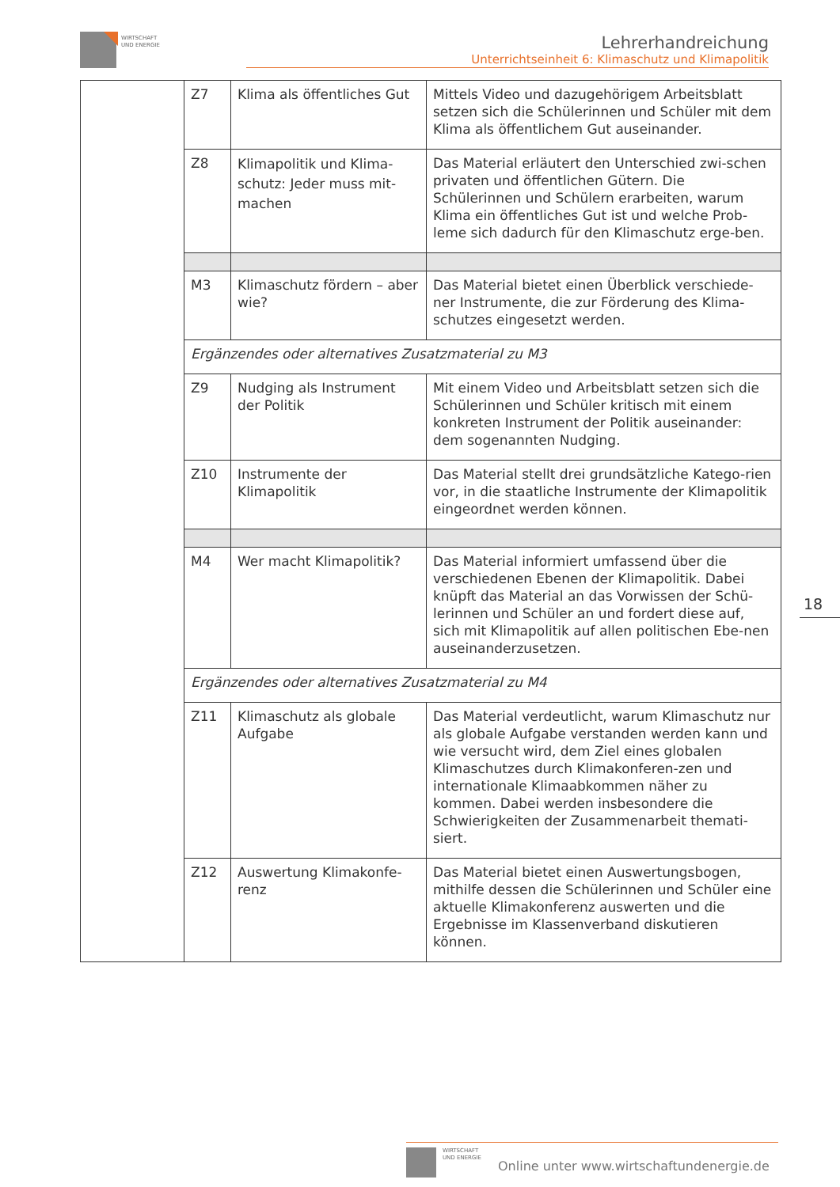WIRTSCHAFT
UND ENERGIE
Lehrerhandreichung
Unterrichtseinheit 6: Klimaschutz und Klimapolitik
| | Z7 | Klima als öffentliches Gut | Mittels Video und dazugehörigem Arbeitsblatt setzen sich die Schülerinnen und Schüler mit dem Klima als öffentlichem Gut auseinander. |
| | Z8 | Klimapolitik und Klima-schutz: Jeder muss mit-machen | Das Material erläutert den Unterschied zwi-schen privaten und öffentlichen Gütern. Die Schülerinnen und Schülern erarbeiten, warum Klima ein öffentliches Gut ist und welche Prob-leme sich dadurch für den Klimaschutz erge-ben. |
| | M3 | Klimaschutz fördern – aber wie? | Das Material bietet einen Überblick verschiede-ner Instrumente, die zur Förderung des Klima-schutzes eingesetzt werden. |
| | Ergänzendes oder alternatives Zusatzmaterial zu M3 | | |
| | Z9 | Nudging als Instrument der Politik | Mit einem Video und Arbeitsblatt setzen sich die Schülerinnen und Schüler kritisch mit einem konkreten Instrument der Politik auseinander: dem sogenannten Nudging. |
| | Z10 | Instrumente der Klimapolitik | Das Material stellt drei grundsätzliche Katego-rien vor, in die staatliche Instrumente der Klimapolitik eingeordnet werden können. |
| | M4 | Wer macht Klimapolitik? | Das Material informiert umfassend über die verschiedenen Ebenen der Klimapolitik. Dabei knüpft das Material an das Vorwissen der Schü-lerinnen und Schüler an und fordert diese auf, sich mit Klimapolitik auf allen politischen Ebe-nen auseinanderzusetzen. |
| | Ergänzendes oder alternatives Zusatzmaterial zu M4 | | |
| | Z11 | Klimaschutz als globale Aufgabe | Das Material verdeutlicht, warum Klimaschutz nur als globale Aufgabe verstanden werden kann und wie versucht wird, dem Ziel eines globalen Klimaschutzes durch Klimakonferen-zen und internationale Klimaabkommen näher zu kommen. Dabei werden insbesondere die Schwierigkeiten der Zusammenarbeit themati-siert. |
| | Z12 | Auswertung Klimakonfe-renz | Das Material bietet einen Auswertungsbogen, mithilfe dessen die Schülerinnen und Schüler eine aktuelle Klimakonferenz auswerten und die Ergebnisse im Klassenverband diskutieren können. |
18
WIRTSCHAFT
UND ENERGIE Online unter www.wirtschaftundenergie.de